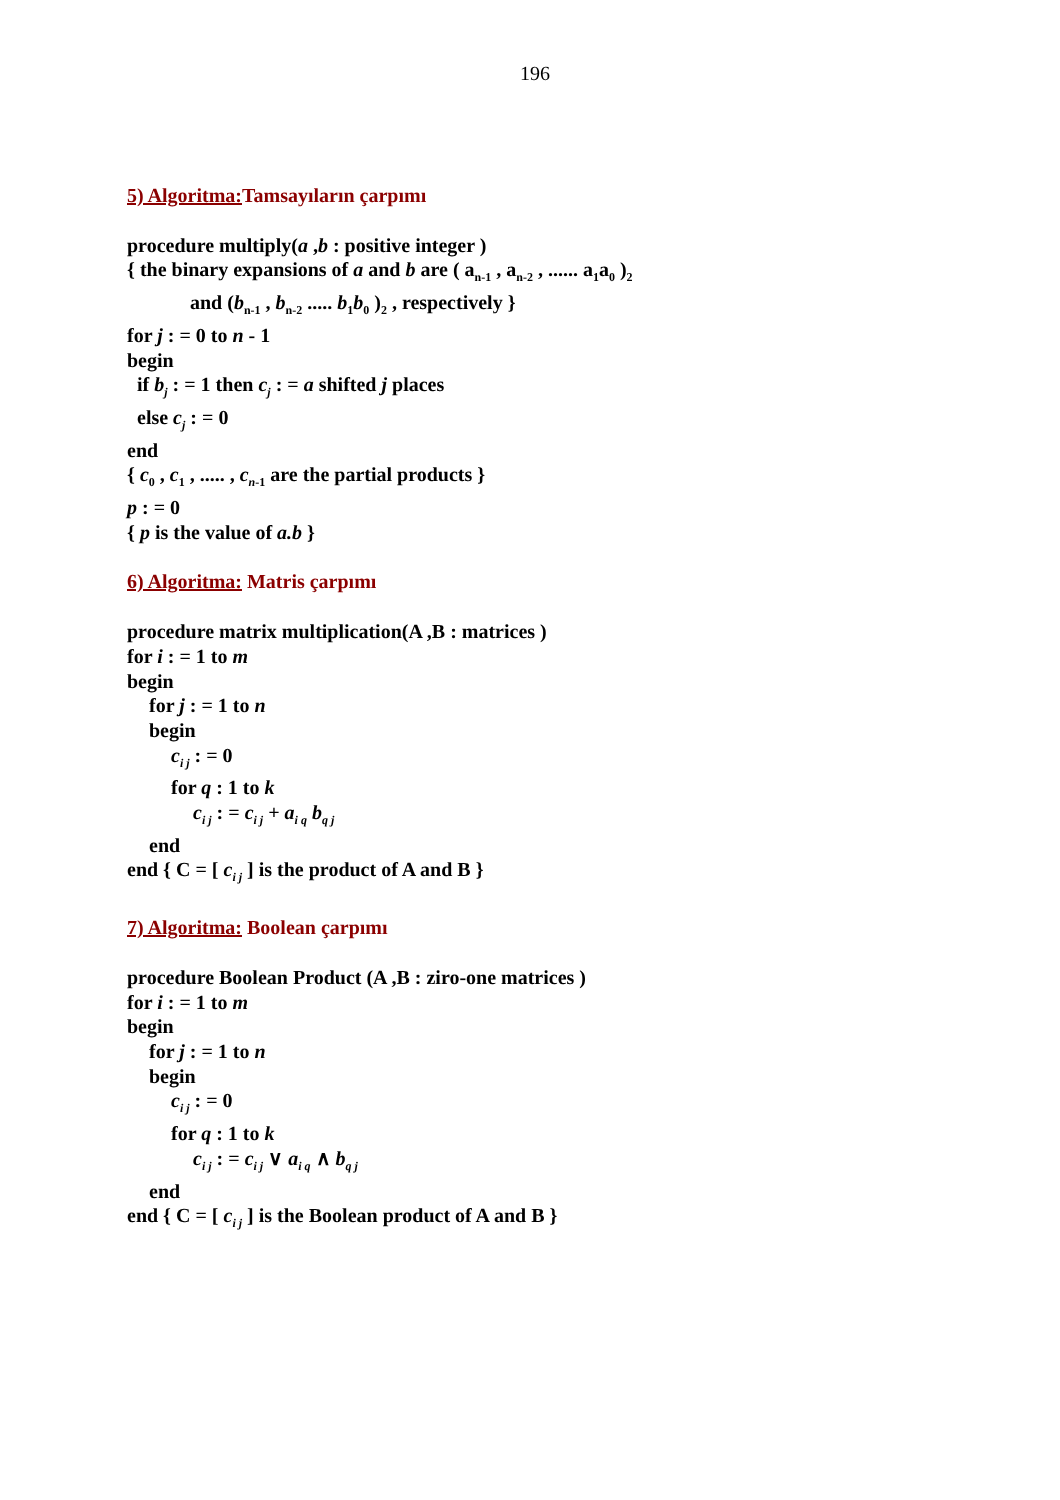196
5) Algoritma: Tamsayıların çarpımı
procedure multiply(a ,b : positive integer )
{ the binary expansions of a and b are ( a<sub>n-1</sub> , a<sub>n-2</sub> , ...... a<sub>1</sub>a<sub>0</sub> )<sub>2</sub>
and (b<sub>n-1</sub> , b<sub>n-2</sub> ..... b<sub>1</sub>b<sub>0</sub> )<sub>2</sub> , respectively }
for j : = 0 to n - 1
begin
if b<sub>j</sub> : = 1 then c<sub>j</sub> : = a shifted j places
else c<sub>j</sub> : = 0
end
{ c<sub>0</sub> , c<sub>1</sub> , ..... , c<sub>n</sub><sub>-1</sub> are the partial products }
p : = 0
{ p is the value of a.b }
6) Algoritma: Matris çarpımı
procedure matrix multiplication(A ,B : matrices )
for i : = 1 to m
begin
for j : = 1 to n
begin
c<sub>i j</sub> : = 0
for q : 1 to k
c<sub>i j</sub> : = c<sub>i j</sub> + a<sub>i q</sub> b<sub>q j</sub>
end
end { C = [ c<sub>i j</sub> ] is the product of A and B }
7) Algoritma: Boolean çarpımı
procedure Boolean Product (A ,B : ziro-one matrices )
for i : = 1 to m
begin
for j : = 1 to n
begin
c<sub>i j</sub> : = 0
for q : 1 to k
c<sub>i j</sub> : = c<sub>i j</sub> ∨ a<sub>i q</sub> ∧ b<sub>q j</sub>
end
end { C = [ c<sub>i j</sub> ] is the Boolean product of A and B }